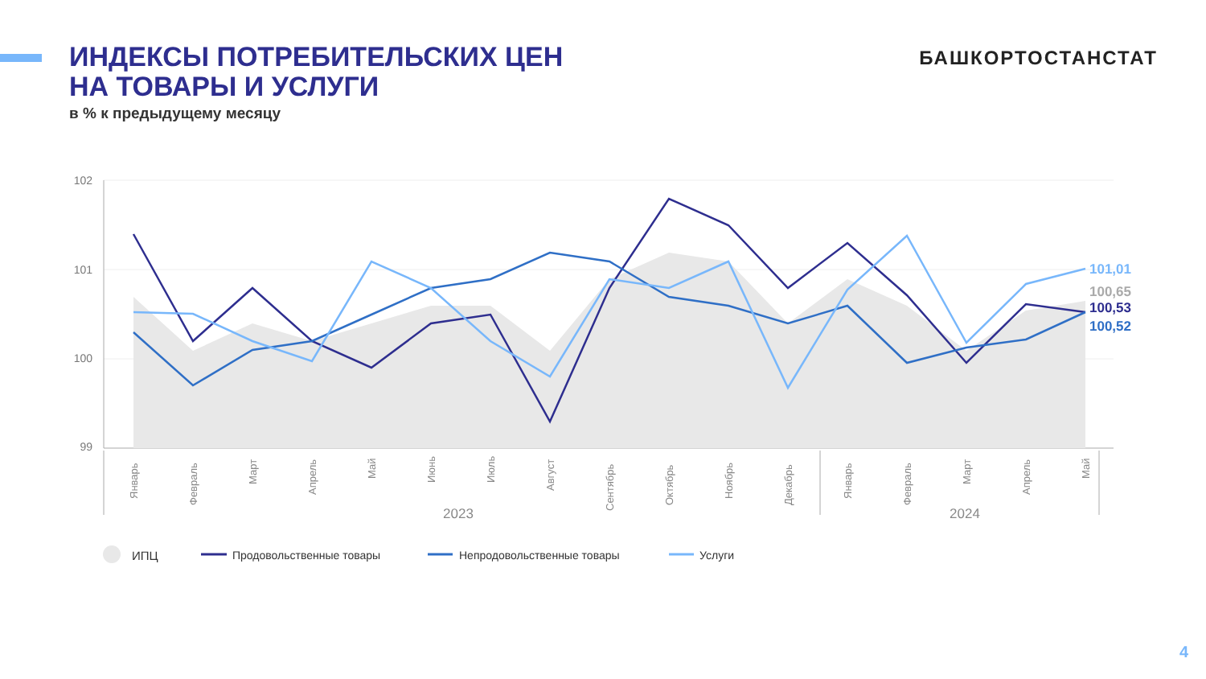ИНДЕКСЫ ПОТРЕБИТЕЛЬСКИХ ЦЕН
НА ТОВАРЫ И УСЛУГИ
в % к предыдущему месяцу
БАШКОРТОСТАНСТАТ
102
101
100
99
101,01
100,65
100,53
100,52
Январь
Февраль
Март
Апрель
Май
Июнь
Июль
Август
Сентябрь
Октябрь
Ноябрь
Декабрь
Январь
Февраль
Март
Апрель
Май
2023
2024
ИПЦ
Продовольственные товары
Непродовольственные товары
Услуги
4